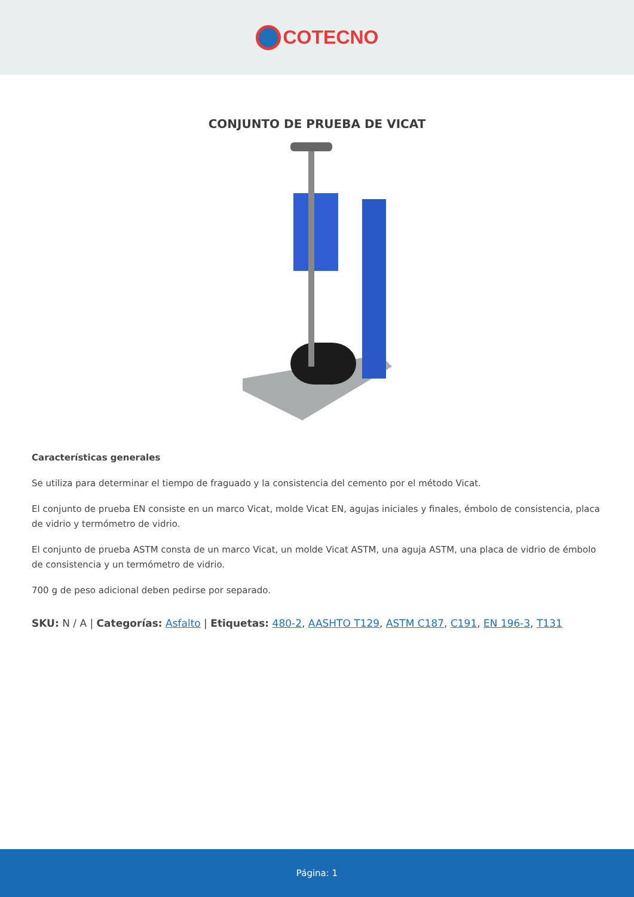COTECNO
CONJUNTO DE PRUEBA DE VICAT
Características generales
Se utiliza para determinar el tiempo de fraguado y la consistencia del cemento por el método Vicat.
El conjunto de prueba EN consiste en un marco Vicat, molde Vicat EN, agujas iniciales y finales, émbolo de consistencia, placa de vidrio y termómetro de vidrio.
El conjunto de prueba ASTM consta de un marco Vicat, un molde Vicat ASTM, una aguja ASTM, una placa de vidrio de émbolo de consistencia y un termómetro de vidrio.
700 g de peso adicional deben pedirse por separado.
SKU: N / A | Categorías: Asfalto | Etiquetas: 480-2, AASHTO T129, ASTM C187, C191, EN 196-3, T131
Página: 1